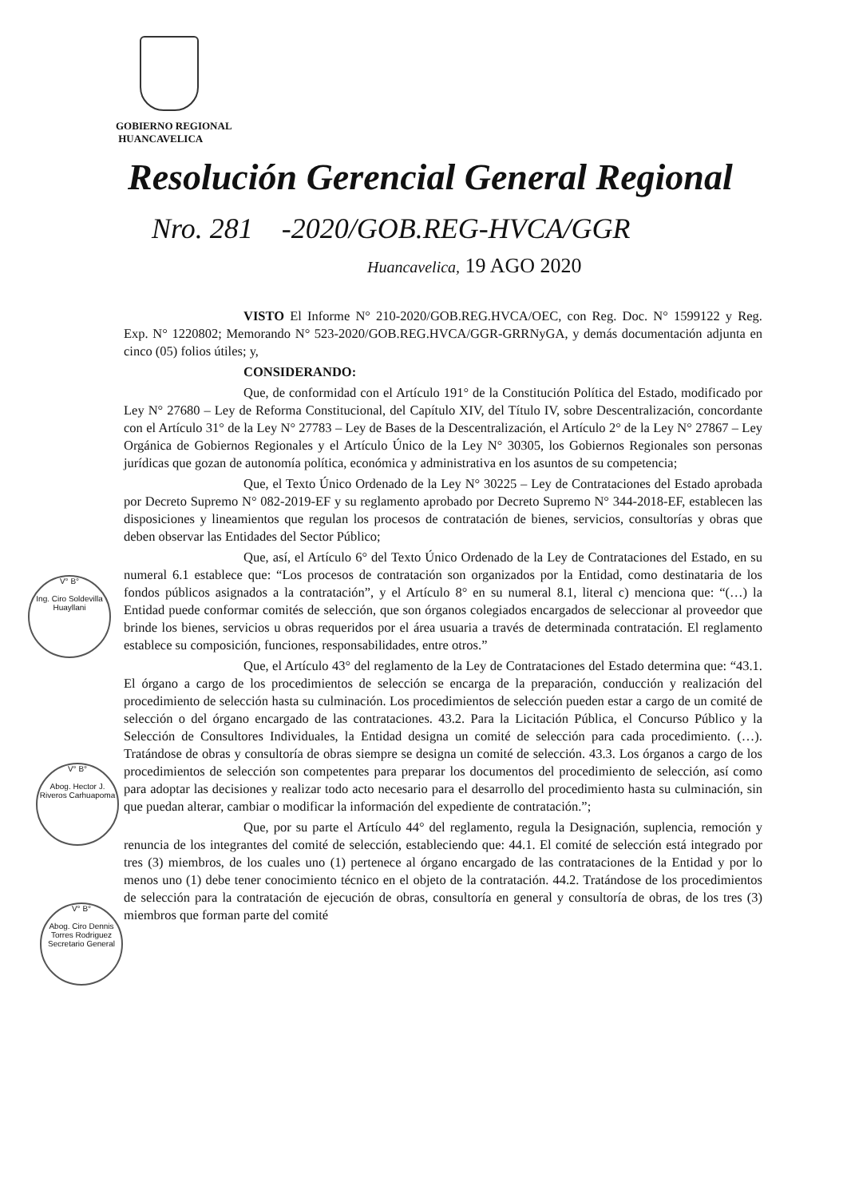GOBIERNO REGIONAL
HUANCAVELICA
Resolución Gerencial General Regional
Nro. 281 -2020/GOB.REG-HVCA/GGR
Huancavelica, 19 AGO 2020
VISTO El Informe N° 210-2020/GOB.REG.HVCA/OEC, con Reg. Doc. N° 1599122 y Reg. Exp. N° 1220802; Memorando N° 523-2020/GOB.REG.HVCA/GGR-GRRNyGA, y demás documentación adjunta en cinco (05) folios útiles; y,
CONSIDERANDO:
Que, de conformidad con el Artículo 191° de la Constitución Política del Estado, modificado por Ley N° 27680 – Ley de Reforma Constitucional, del Capítulo XIV, del Título IV, sobre Descentralización, concordante con el Artículo 31° de la Ley N° 27783 – Ley de Bases de la Descentralización, el Artículo 2° de la Ley N° 27867 – Ley Orgánica de Gobiernos Regionales y el Artículo Único de la Ley N° 30305, los Gobiernos Regionales son personas jurídicas que gozan de autonomía política, económica y administrativa en los asuntos de su competencia;
Que, el Texto Único Ordenado de la Ley N° 30225 – Ley de Contrataciones del Estado aprobada por Decreto Supremo N° 082-2019-EF y su reglamento aprobado por Decreto Supremo N° 344-2018-EF, establecen las disposiciones y lineamientos que regulan los procesos de contratación de bienes, servicios, consultorías y obras que deben observar las Entidades del Sector Público;
Que, así, el Artículo 6° del Texto Único Ordenado de la Ley de Contrataciones del Estado, en su numeral 6.1 establece que: “Los procesos de contratación son organizados por la Entidad, como destinataria de los fondos públicos asignados a la contratación”, y el Artículo 8° en su numeral 8.1, literal c) menciona que: “(…) la Entidad puede conformar comités de selección, que son órganos colegiados encargados de seleccionar al proveedor que brinde los bienes, servicios u obras requeridos por el área usuaria a través de determinada contratación. El reglamento establece su composición, funciones, responsabilidades, entre otros.”
Que, el Artículo 43° del reglamento de la Ley de Contrataciones del Estado determina que: “43.1. El órgano a cargo de los procedimientos de selección se encarga de la preparación, conducción y realización del procedimiento de selección hasta su culminación. Los procedimientos de selección pueden estar a cargo de un comité de selección o del órgano encargado de las contrataciones. 43.2. Para la Licitación Pública, el Concurso Público y la Selección de Consultores Individuales, la Entidad designa un comité de selección para cada procedimiento. (…). Tratándose de obras y consultoría de obras siempre se designa un comité de selección. 43.3. Los órganos a cargo de los procedimientos de selección son competentes para preparar los documentos del procedimiento de selección, así como para adoptar las decisiones y realizar todo acto necesario para el desarrollo del procedimiento hasta su culminación, sin que puedan alterar, cambiar o modificar la información del expediente de contratación.”;
Que, por su parte el Artículo 44° del reglamento, regula la Designación, suplencia, remoción y renuncia de los integrantes del comité de selección, estableciendo que: 44.1. El comité de selección está integrado por tres (3) miembros, de los cuales uno (1) pertenece al órgano encargado de las contrataciones de la Entidad y por lo menos uno (1) debe tener conocimiento técnico en el objeto de la contratación. 44.2. Tratándose de los procedimientos de selección para la contratación de ejecución de obras, consultoría en general y consultoría de obras, de los tres (3) miembros que forman parte del comité
V° B°
Ing. Ciro Soldevilla Huayllani
V° B°
Abog. Hector J. Riveros Carhuapoma
V° B°
Abog. Ciro Dennis Torres Rodriguez
Secretario General